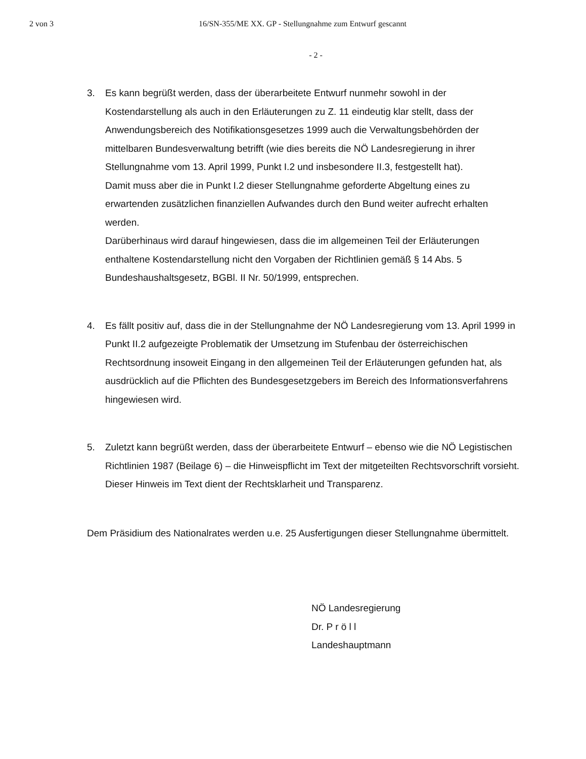2 von 3 16/SN-355/ME XX. GP - Stellungnahme zum Entwurf gescannt
- 2 -
3. Es kann begrüßt werden, dass der überarbeitete Entwurf nunmehr sowohl in der Kostendarstellung als auch in den Erläuterungen zu Z. 11 eindeutig klar stellt, dass der Anwendungsbereich des Notifikationsgesetzes 1999 auch die Verwaltungsbehörden der mittelbaren Bundesverwaltung betrifft (wie dies bereits die NÖ Landesregierung in ihrer Stellungnahme vom 13. April 1999, Punkt I.2 und insbesondere II.3, festgestellt hat).
Damit muss aber die in Punkt I.2 dieser Stellungnahme geforderte Abgeltung eines zu erwartenden zusätzlichen finanziellen Aufwandes durch den Bund weiter aufrecht erhalten werden.
Darüberhinaus wird darauf hingewiesen, dass die im allgemeinen Teil der Erläuterungen enthaltene Kostendarstellung nicht den Vorgaben der Richtlinien gemäß § 14 Abs. 5 Bundeshaushaltsgesetz, BGBl. II Nr. 50/1999, entsprechen.
4. Es fällt positiv auf, dass die in der Stellungnahme der NÖ Landesregierung vom 13. April 1999 in Punkt II.2 aufgezeigte Problematik der Umsetzung im Stufenbau der österreichischen Rechtsordnung insoweit Eingang in den allgemeinen Teil der Erläuterungen gefunden hat, als ausdrücklich auf die Pflichten des Bundesgesetzgebers im Bereich des Informationsverfahrens hingewiesen wird.
5. Zuletzt kann begrüßt werden, dass der überarbeitete Entwurf – ebenso wie die NÖ Legistischen Richtlinien 1987 (Beilage 6) – die Hinweispflicht im Text der mitgeteilten Rechtsvorschrift vorsieht. Dieser Hinweis im Text dient der Rechtsklarheit und Transparenz.
Dem Präsidium des Nationalrates werden u.e. 25 Ausfertigungen dieser Stellungnahme übermittelt.
NÖ Landesregierung
Dr. P r ö l l
Landeshauptmann